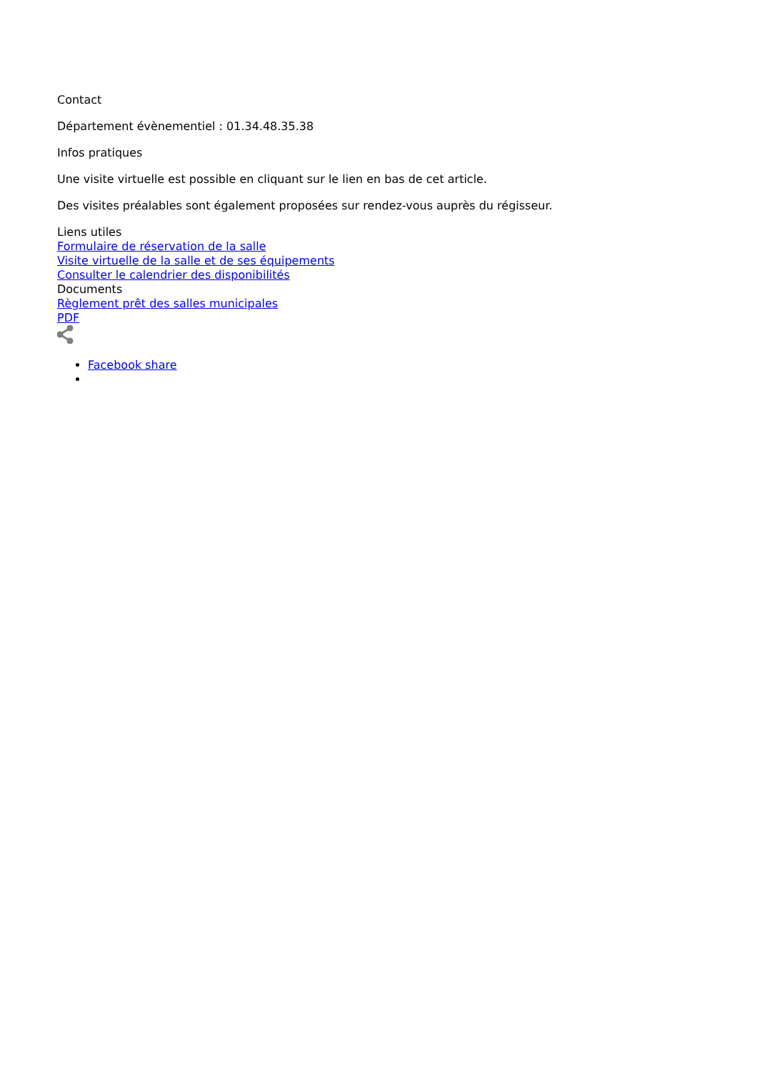Contact
Département évènementiel : 01.34.48.35.38
Infos pratiques
Une visite virtuelle est possible en cliquant sur le lien en bas de cet article.
Des visites préalables sont également proposées sur rendez-vous auprès du régisseur.
Liens utiles
Formulaire de réservation de la salle
Visite virtuelle de la salle et de ses équipements
Consulter le calendrier des disponibilités
Documents
Règlement prêt des salles municipales
PDF
Facebook share